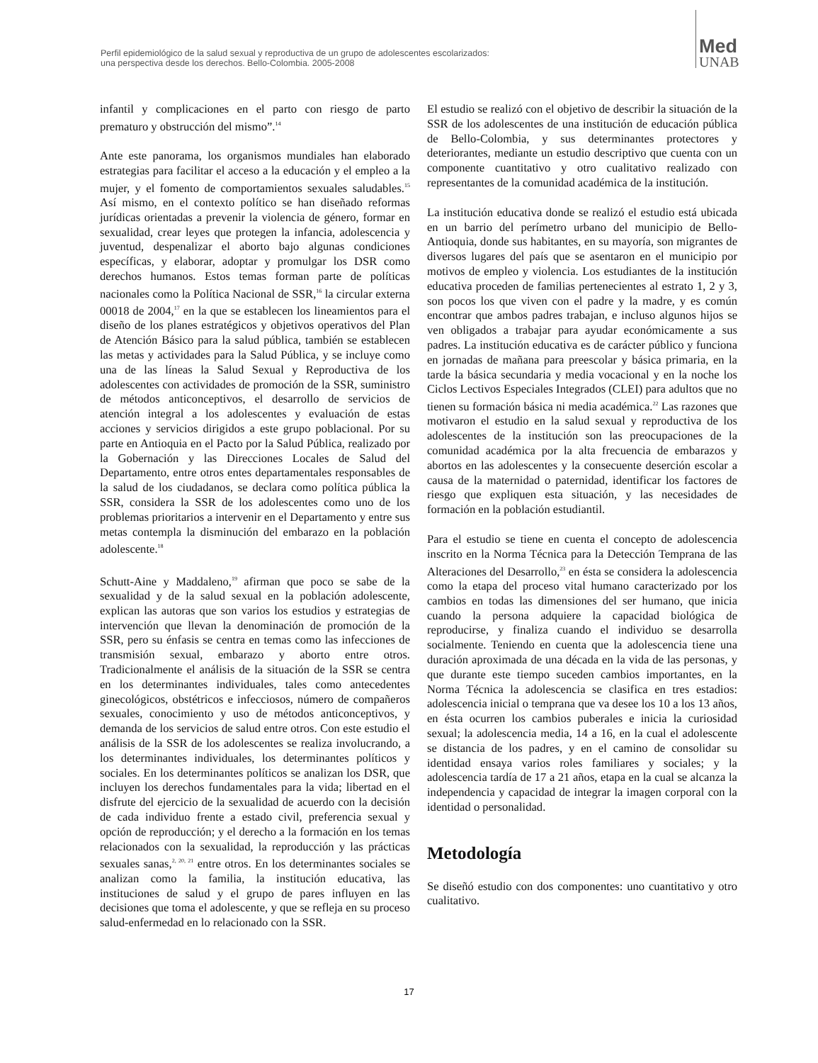Perfil epidemiológico de la salud sexual y reproductiva de un grupo de adolescentes escolarizados:
una perspectiva desde los derechos. Bello-Colombia. 2005-2008
Med
UNAB
infantil y complicaciones en el parto con riesgo de parto prematuro y obstrucción del mismo”.<sup>14</sup>
Ante este panorama, los organismos mundiales han elaborado estrategias para facilitar el acceso a la educación y el empleo a la mujer, y el fomento de comportamientos sexuales saludables.<sup>15</sup> Así mismo, en el contexto político se han diseñado reformas jurídicas orientadas a prevenir la violencia de género, formar en sexualidad, crear leyes que protegen la infancia, adolescencia y juventud, despenalizar el aborto bajo algunas condiciones específicas, y elaborar, adoptar y promulgar los DSR como derechos humanos. Estos temas forman parte de políticas nacionales como la Política Nacional de SSR,<sup>16</sup> la circular externa 00018 de 2004,<sup>17</sup> en la que se establecen los lineamientos para el diseño de los planes estratégicos y objetivos operativos del Plan de Atención Básico para la salud pública, también se establecen las metas y actividades para la Salud Pública, y se incluye como una de las líneas la Salud Sexual y Reproductiva de los adolescentes con actividades de promoción de la SSR, suministro de métodos anticonceptivos, el desarrollo de servicios de atención integral a los adolescentes y evaluación de estas acciones y servicios dirigidos a este grupo poblacional. Por su parte en Antioquia en el Pacto por la Salud Pública, realizado por la Gobernación y las Direcciones Locales de Salud del Departamento, entre otros entes departamentales responsables de la salud de los ciudadanos, se declara como política pública la SSR, considera la SSR de los adolescentes como uno de los problemas prioritarios a intervenir en el Departamento y entre sus metas contempla la disminución del embarazo en la población adolescente.<sup>18</sup>
Schutt-Aine y Maddaleno,<sup>19</sup> afirman que poco se sabe de la sexualidad y de la salud sexual en la población adolescente, explican las autoras que son varios los estudios y estrategias de intervención que llevan la denominación de promoción de la SSR, pero su énfasis se centra en temas como las infecciones de transmisión sexual, embarazo y aborto entre otros. Tradicionalmente el análisis de la situación de la SSR se centra en los determinantes individuales, tales como antecedentes ginecológicos, obstétricos e infecciosos, número de compañeros sexuales, conocimiento y uso de métodos anticonceptivos, y demanda de los servicios de salud entre otros. Con este estudio el análisis de la SSR de los adolescentes se realiza involucrando, a los determinantes individuales, los determinantes políticos y sociales. En los determinantes políticos se analizan los DSR, que incluyen los derechos fundamentales para la vida; libertad en el disfrute del ejercicio de la sexualidad de acuerdo con la decisión de cada individuo frente a estado civil, preferencia sexual y opción de reproducción; y el derecho a la formación en los temas relacionados con la sexualidad, la reproducción y las prácticas sexuales sanas,<sup>2, 20, 21</sup> entre otros. En los determinantes sociales se analizan como la familia, la institución educativa, las instituciones de salud y el grupo de pares influyen en las decisiones que toma el adolescente, y que se refleja en su proceso salud-enfermedad en lo relacionado con la SSR.
El estudio se realizó con el objetivo de describir la situación de la SSR de los adolescentes de una institución de educación pública de Bello-Colombia, y sus determinantes protectores y deteriorantes, mediante un estudio descriptivo que cuenta con un componente cuantitativo y otro cualitativo realizado con representantes de la comunidad académica de la institución.
La institución educativa donde se realizó el estudio está ubicada en un barrio del perímetro urbano del municipio de Bello-Antioquia, donde sus habitantes, en su mayoría, son migrantes de diversos lugares del país que se asentaron en el municipio por motivos de empleo y violencia. Los estudiantes de la institución educativa proceden de familias pertenecientes al estrato 1, 2 y 3, son pocos los que viven con el padre y la madre, y es común encontrar que ambos padres trabajan, e incluso algunos hijos se ven obligados a trabajar para ayudar económicamente a sus padres. La institución educativa es de carácter público y funciona en jornadas de mañana para preescolar y básica primaria, en la tarde la básica secundaria y media vocacional y en la noche los Ciclos Lectivos Especiales Integrados (CLEI) para adultos que no tienen su formación básica ni media académica.<sup>22</sup> Las razones que motivaron el estudio en la salud sexual y reproductiva de los adolescentes de la institución son las preocupaciones de la comunidad académica por la alta frecuencia de embarazos y abortos en las adolescentes y la consecuente deserción escolar a causa de la maternidad o paternidad, identificar los factores de riesgo que expliquen esta situación, y las necesidades de formación en la población estudiantil.
Para el estudio se tiene en cuenta el concepto de adolescencia inscrito en la Norma Técnica para la Detección Temprana de las Alteraciones del Desarrollo,<sup>23</sup> en ésta se considera la adolescencia como la etapa del proceso vital humano caracterizado por los cambios en todas las dimensiones del ser humano, que inicia cuando la persona adquiere la capacidad biológica de reproducirse, y finaliza cuando el individuo se desarrolla socialmente. Teniendo en cuenta que la adolescencia tiene una duración aproximada de una década en la vida de las personas, y que durante este tiempo suceden cambios importantes, en la Norma Técnica la adolescencia se clasifica en tres estadios: adolescencia inicial o temprana que va desee los 10 a los 13 años, en ésta ocurren los cambios puberales e inicia la curiosidad sexual; la adolescencia media, 14 a 16, en la cual el adolescente se distancia de los padres, y en el camino de consolidar su identidad ensaya varios roles familiares y sociales; y la adolescencia tardía de 17 a 21 años, etapa en la cual se alcanza la independencia y capacidad de integrar la imagen corporal con la identidad o personalidad.
Metodología
Se diseñó estudio con dos componentes: uno cuantitativo y otro cualitativo.
17